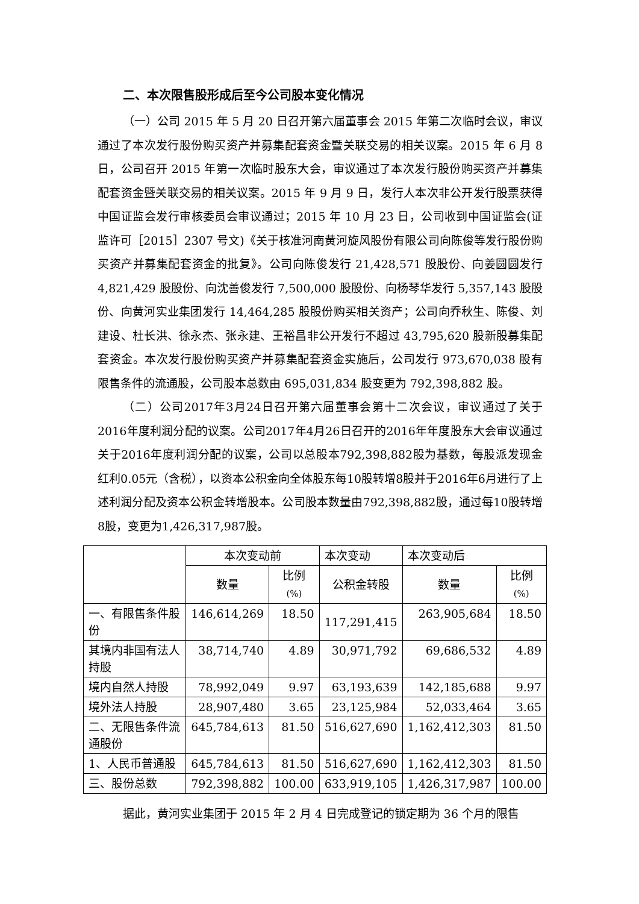二、本次限售股形成后至今公司股本变化情况
（一）公司 2015 年 5 月 20 日召开第六届董事会 2015 年第二次临时会议，审议通过了本次发行股份购买资产并募集配套资金暨关联交易的相关议案。2015 年 6 月 8 日，公司召开 2015 年第一次临时股东大会，审议通过了本次发行股份购买资产并募集配套资金暨关联交易的相关议案。2015 年 9 月 9 日，发行人本次非公开发行股票获得中国证监会发行审核委员会审议通过；2015 年 10 月 23 日，公司收到中国证监会(证监许可［2015］2307 号文)《关于核准河南黄河旋风股份有限公司向陈俊等发行股份购买资产并募集配套资金的批复》。公司向陈俊发行 21,428,571 股股份、向姜圆圆发行 4,821,429 股股份、向沈善俊发行 7,500,000 股股份、向杨琴华发行 5,357,143 股股份、向黄河实业集团发行 14,464,285 股股份购买相关资产；公司向乔秋生、陈俊、刘建设、杜长洪、徐永杰、张永建、王裕昌非公开发行不超过 43,795,620 股新股募集配套资金。本次发行股份购买资产并募集配套资金实施后，公司发行 973,670,038 股有限售条件的流通股，公司股本总数由 695,031,834 股变更为 792,398,882 股。
（二）公司2017年3月24日召开第六届董事会第十二次会议，审议通过了关于2016年度利润分配的议案。公司2017年4月26日召开的2016年年度股东大会审议通过关于2016年度利润分配的议案，公司以总股本792,398,882股为基数，每股派发现金红利0.05元（含税），以资本公积金向全体股东每10股转增8股并于2016年6月进行了上述利润分配及资本公积金转增股本。公司股本数量由792,398,882股，通过每10股转增8股，变更为1,426,317,987股。
| | 本次变动前 | | 本次变动 | 本次变动后 | |
| --- | --- | --- | --- | --- | --- |
| | 数量 | 比例 (%) | 公积金转股 | 数量 | 比例 (%) |
| 一、有限售条件股份 | 146,614,269 | 18.50 | 117,291,415 | 263,905,684 | 18.50 |
| 其境内非国有法人持股 | 38,714,740 | 4.89 | 30,971,792 | 69,686,532 | 4.89 |
| 境内自然人持股 | 78,992,049 | 9.97 | 63,193,639 | 142,185,688 | 9.97 |
| 境外法人持股 | 28,907,480 | 3.65 | 23,125,984 | 52,033,464 | 3.65 |
| 二、无限售条件流通股份 | 645,784,613 | 81.50 | 516,627,690 | 1,162,412,303 | 81.50 |
| 1、人民币普通股 | 645,784,613 | 81.50 | 516,627,690 | 1,162,412,303 | 81.50 |
| 三、股份总数 | 792,398,882 | 100.00 | 633,919,105 | 1,426,317,987 | 100.00 |
据此，黄河实业集团于 2015 年 2 月 4 日完成登记的锁定期为 36 个月的限售